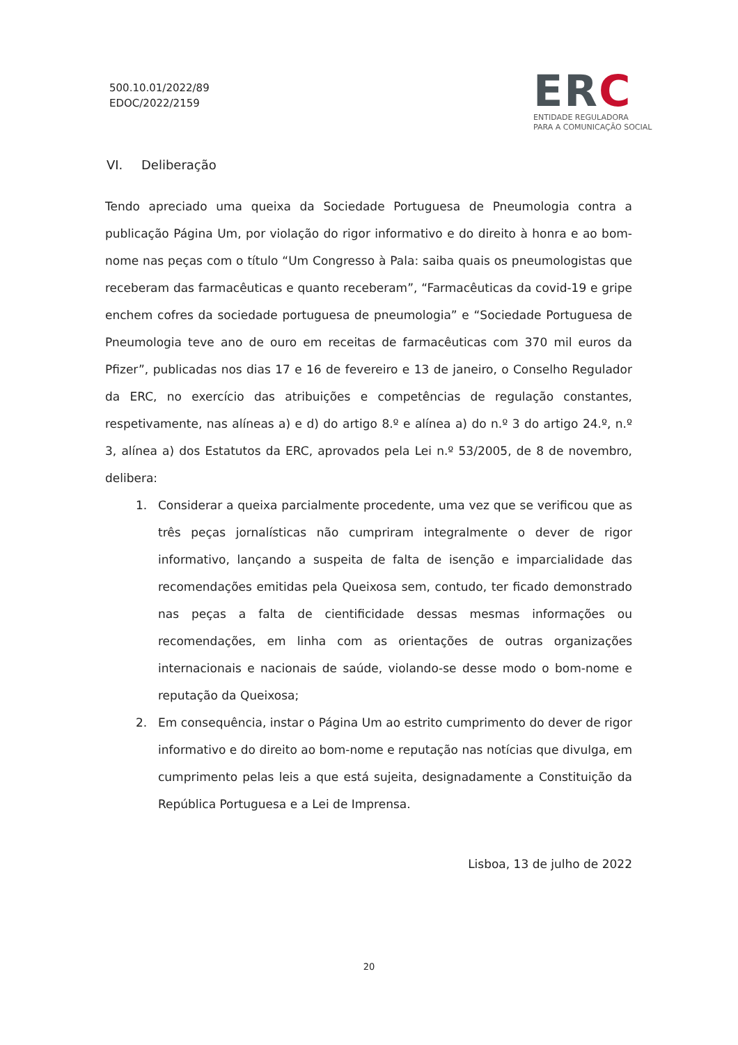500.10.01/2022/89
EDOC/2022/2159
ERC
ENTIDADE REGULADORA
PARA A COMUNICAÇÃO SOCIAL
VI. Deliberação
Tendo apreciado uma queixa da Sociedade Portuguesa de Pneumologia contra a publicação Página Um, por violação do rigor informativo e do direito à honra e ao bom-nome nas peças com o título “Um Congresso à Pala: saiba quais os pneumologistas que receberam das farmacêuticas e quanto receberam”, “Farmacêuticas da covid-19 e gripe enchem cofres da sociedade portuguesa de pneumologia” e “Sociedade Portuguesa de Pneumologia teve ano de ouro em receitas de farmacêuticas com 370 mil euros da Pfizer”, publicadas nos dias 17 e 16 de fevereiro e 13 de janeiro, o Conselho Regulador da ERC, no exercício das atribuições e competências de regulação constantes, respetivamente, nas alíneas a) e d) do artigo 8.º e alínea a) do n.º 3 do artigo 24.º, n.º 3, alínea a) dos Estatutos da ERC, aprovados pela Lei n.º 53/2005, de 8 de novembro, delibera:
1. Considerar a queixa parcialmente procedente, uma vez que se verificou que as três peças jornalísticas não cumpriram integralmente o dever de rigor informativo, lançando a suspeita de falta de isenção e imparcialidade das recomendações emitidas pela Queixosa sem, contudo, ter ficado demonstrado nas peças a falta de cientificidade dessas mesmas informações ou recomendações, em linha com as orientações de outras organizações internacionais e nacionais de saúde, violando-se desse modo o bom-nome e reputação da Queixosa;
2. Em consequência, instar o Página Um ao estrito cumprimento do dever de rigor informativo e do direito ao bom-nome e reputação nas notícias que divulga, em cumprimento pelas leis a que está sujeita, designadamente a Constituição da República Portuguesa e a Lei de Imprensa.
Lisboa, 13 de julho de 2022
20